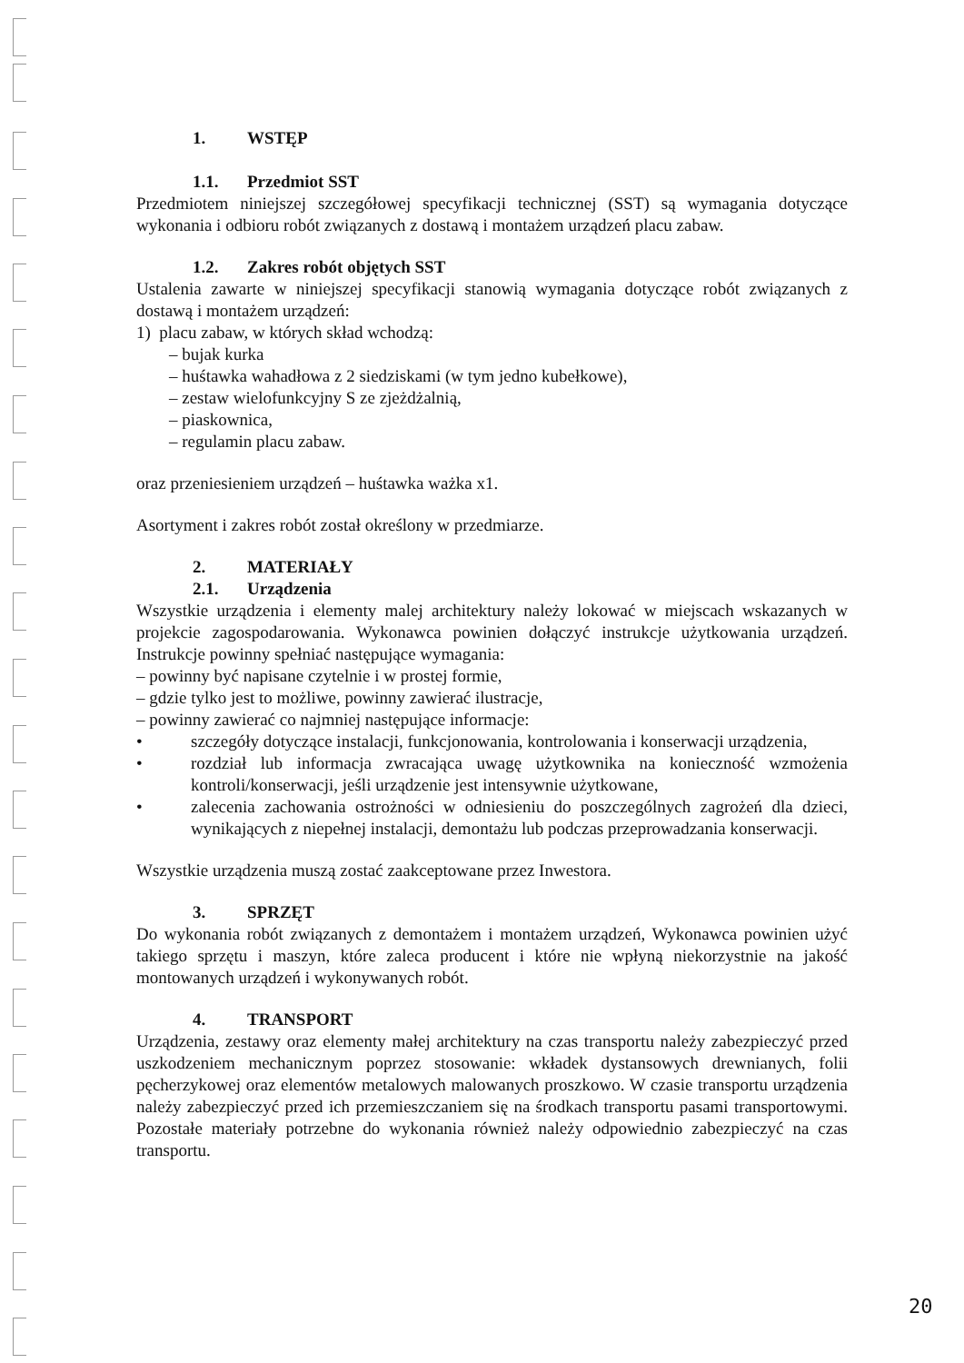1. WSTĘP
1.1. Przedmiot SST
Przedmiotem niniejszej szczegółowej specyfikacji technicznej (SST) są wymagania dotyczące wykonania i odbioru robót związanych z dostawą i montażem urządzeń placu zabaw.
1.2. Zakres robót objętych SST
Ustalenia zawarte w niniejszej specyfikacji stanowią wymagania dotyczące robót związanych z dostawą i montażem urządzeń:
1) placu zabaw, w których skład wchodzą:
– bujak kurka
– huśtawka wahadłowa z 2 siedziskami (w tym jedno kubełkowe),
– zestaw wielofunkcyjny S ze zjeżdżalnią,
– piaskownica,
– regulamin placu zabaw.
oraz przeniesieniem urządzeń – huśtawka ważka x1.
Asortyment i zakres robót został określony w przedmiarze.
2. MATERIAŁY
2.1. Urządzenia
Wszystkie urządzenia i elementy malej architektury należy lokować w miejscach wskazanych w projekcie zagospodarowania. Wykonawca powinien dołączyć instrukcje użytkowania urządzeń. Instrukcje powinny spełniać następujące wymagania:
– powinny być napisane czytelnie i w prostej formie,
– gdzie tylko jest to możliwe, powinny zawierać ilustracje,
– powinny zawierać co najmniej następujące informacje:
• szczegóły dotyczące instalacji, funkcjonowania, kontrolowania i konserwacji urządzenia,
• rozdział lub informacja zwracająca uwagę użytkownika na konieczność wzmożenia kontroli/konserwacji, jeśli urządzenie jest intensywnie użytkowane,
• zalecenia zachowania ostrożności w odniesieniu do poszczególnych zagrożeń dla dzieci, wynikających z niepełnej instalacji, demontażu lub podczas przeprowadzania konserwacji.
Wszystkie urządzenia muszą zostać zaakceptowane przez Inwestora.
3. SPRZĘT
Do wykonania robót związanych z demontażem i montażem urządzeń, Wykonawca powinien użyć takiego sprzętu i maszyn, które zaleca producent i które nie wpłyną niekorzystnie na jakość montowanych urządzeń i wykonywanych robót.
4. TRANSPORT
Urządzenia, zestawy oraz elementy małej architektury na czas transportu należy zabezpieczyć przed uszkodzeniem mechanicznym poprzez stosowanie: wkładek dystansowych drewnianych, folii pęcherzykowej oraz elementów metalowych malowanych proszkowo. W czasie transportu urządzenia należy zabezpieczyć przed ich przemieszczaniem się na środkach transportu pasami transportowymi. Pozostałe materiały potrzebne do wykonania również należy odpowiednio zabezpieczyć na czas transportu.
20